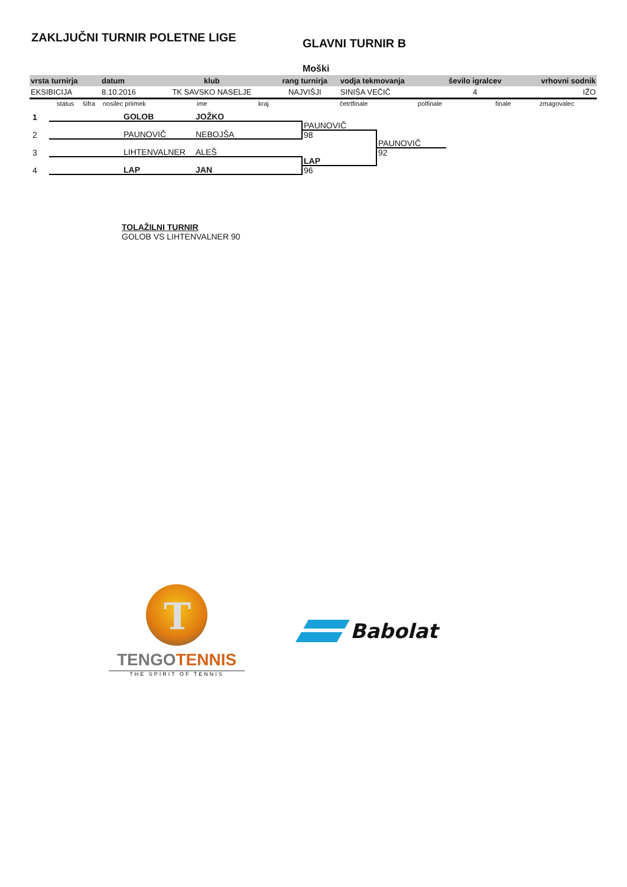ZAKLJUČNI TURNIR POLETNE LIGE
GLAVNI TURNIR B
Moški
| vrsta turnirja | datum | klub | rang turnirja | vodja tekmovanja | ševilo igralcev | vrhovni sodnik |
| --- | --- | --- | --- | --- | --- | --- |
| EKSIBICIJA | 8.10.2016 | TK SAVSKO NASELJE | NAJVIŠJI | SINIŠA VEČIČ | 4 | IŽO |
| | status | šifra | nosilec priimek | ime | kraj | četrtfinale | polfinale | finale | zmagovalec |
| 1 | | GOLOB | JOŽKO | | |
| | | | | PAUNOVIČ | |
| 2 | | PAUNOVIČ | NEBOJŠA | 98 | |
| | | | | | PAUNOVIČ |
| 3 | | LIHTENVALNER | ALEŠ | | 92 |
| | | | | LAP | |
| 4 | | LAP | JAN | 96 | |
TOLAŽILNI TURNIR
GOLOB VS LIHTENVALNER 90
T
TENGO TENNIS
THE SPIRIT OF TENNIS
Babolat